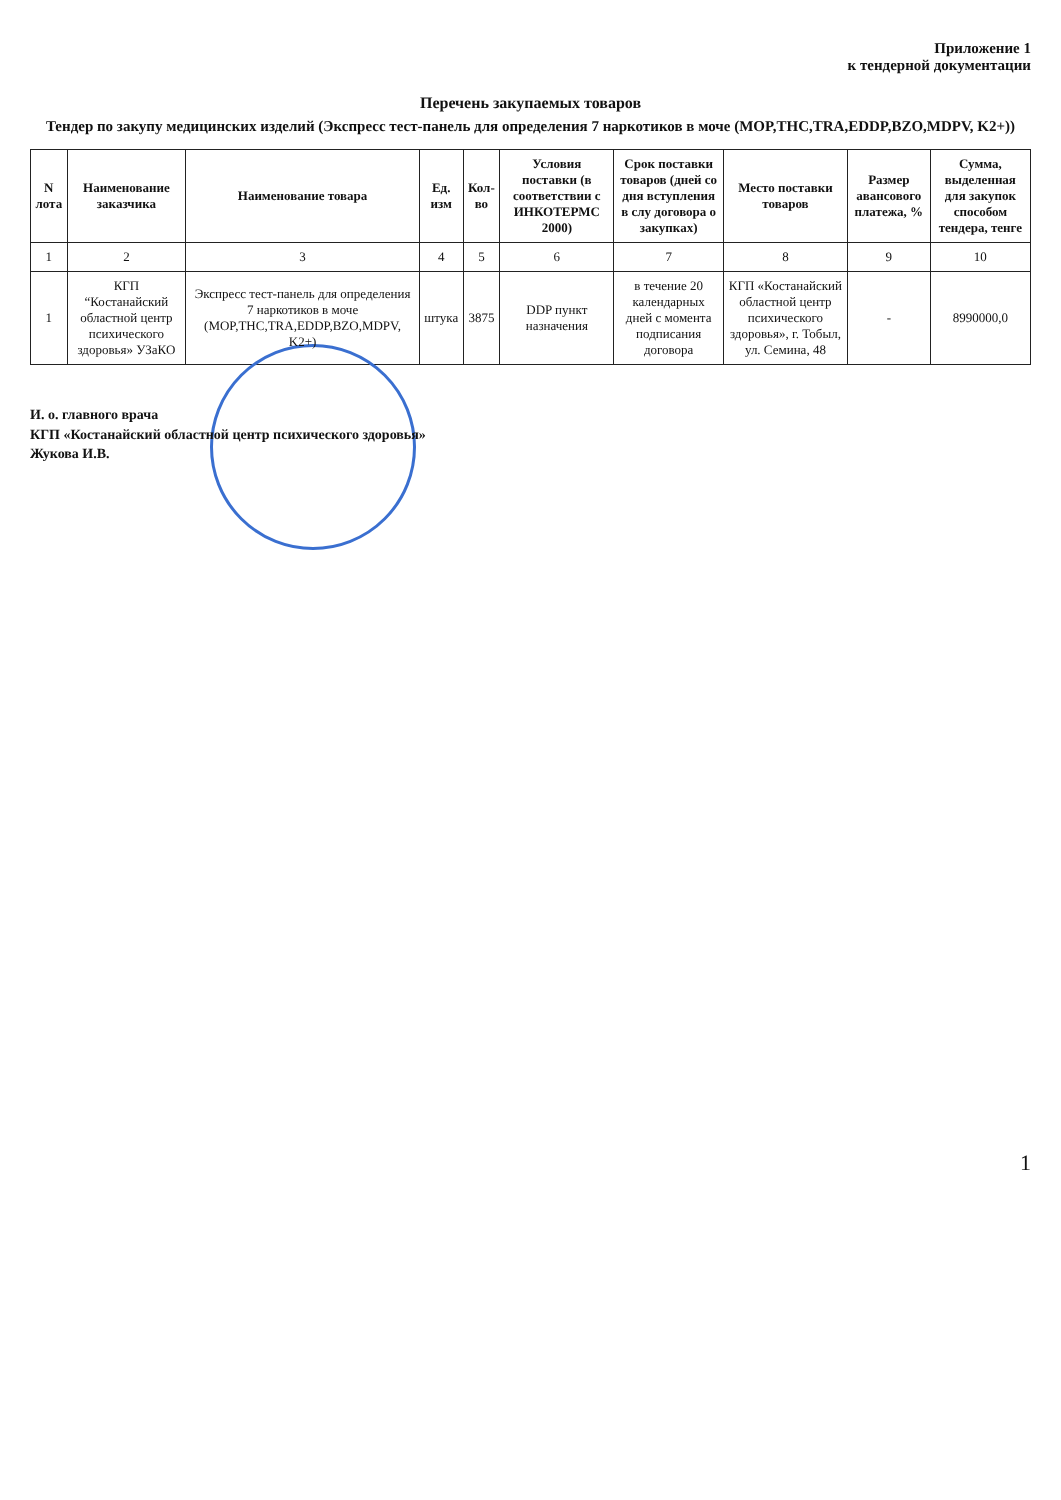Приложение 1
к тендерной документации
Перечень закупаемых товаров
Тендер по закупу медицинских изделий (Экспресс тест-панель для определения 7 наркотиков в моче (MOP,THC,TRA,EDDP,BZO,MDPV, K2+))
| N лота | Наименование заказчика | Наименование товара | Ед. изм | Кол-во | Условия поставки (в соответствии с ИНКОТЕРМС 2000) | Срок поставки товаров (дней со дня вступления в слу договора о закупках) | Место поставки товаров | Размер авансового платежа, % | Сумма, выделенная для закупок способом тендера, тенге |
| --- | --- | --- | --- | --- | --- | --- | --- | --- | --- |
| 1 | 2 | 3 | 4 | 5 | 6 | 7 | 8 | 9 | 10 |
| 1 | КГП “Костанайский областной центр психического здоровья» УЗаКО | Экспресс тест-панель для определения 7 наркотиков в моче (MOP,THC,TRA,EDDP,BZO,MDPV, K2+) | штука | 3875 | DDP пункт назначения | в течение 20 календарных дней с момента подписания договора | КГП «Костанайский областной центр психического здоровья», г. Тобыл, ул. Семина, 48 | - | 8990000,0 |
И. о. главного врача
КГП «Костанайский областной центр психического здоровья»
Жукова И.В.
1